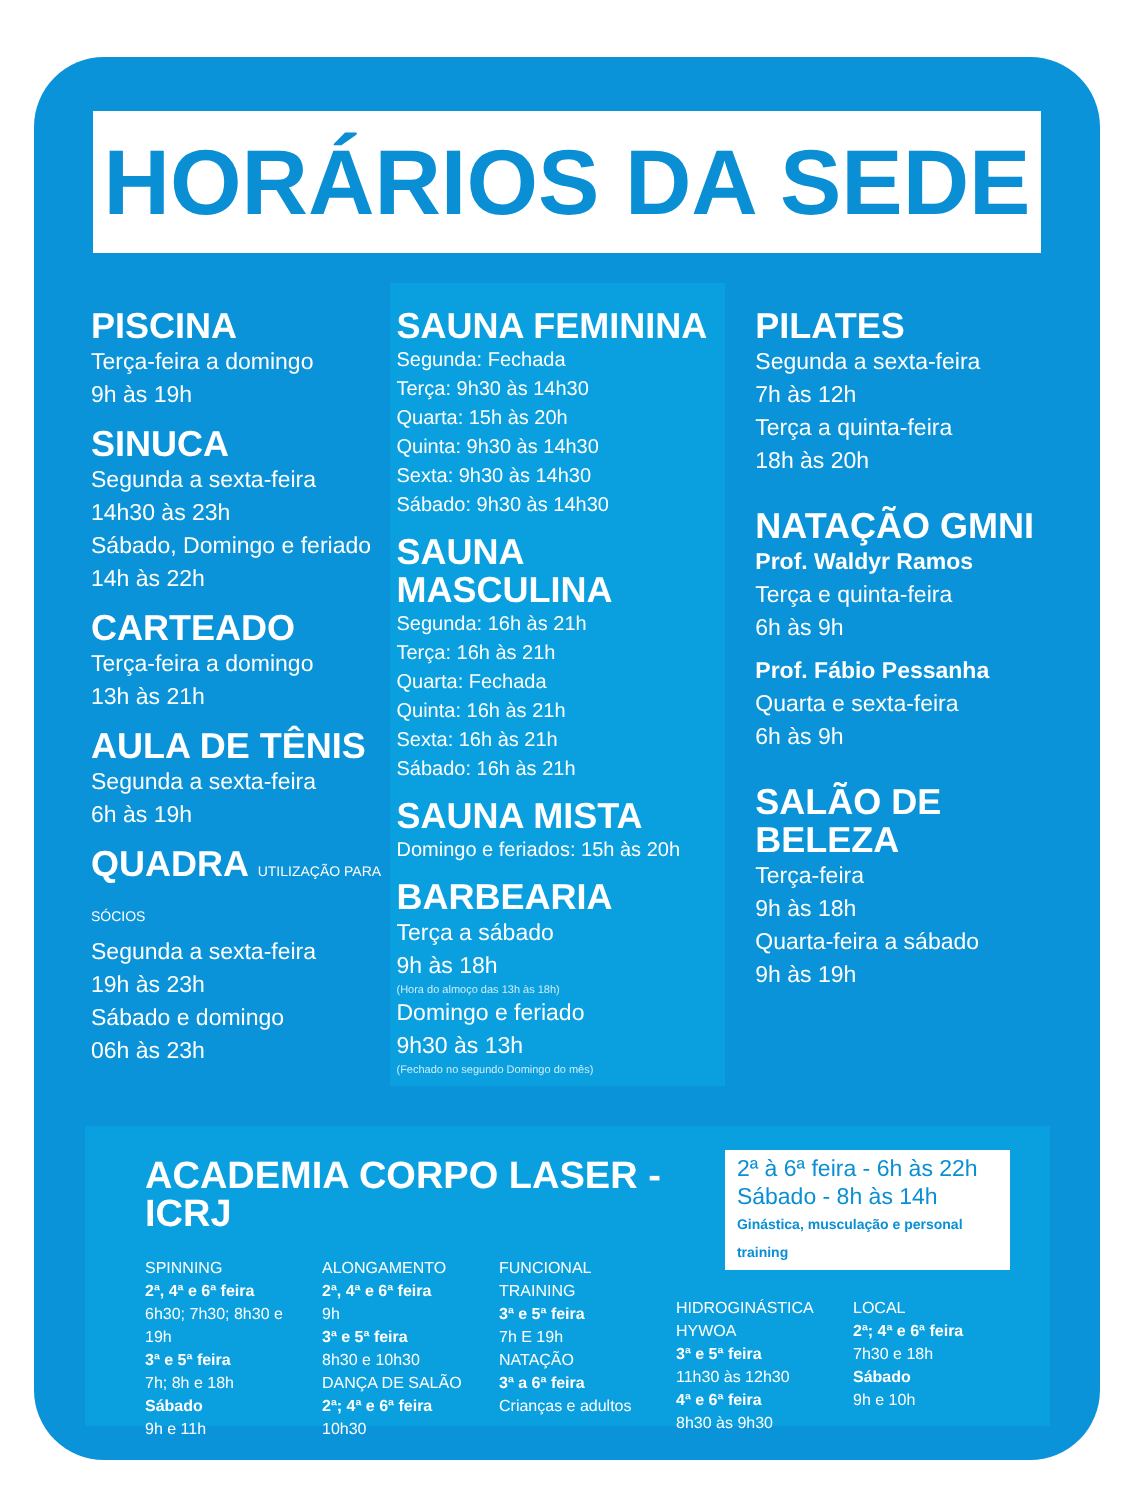HORÁRIOS DA SEDE
PISCINA
Terça-feira a domingo
9h às 19h
SINUCA
Segunda a sexta-feira
14h30 às 23h
Sábado, Domingo e feriado
14h às 22h
CARTEADO
Terça-feira a domingo
13h às 21h
AULA DE TÊNIS
Segunda a sexta-feira
6h às 19h
QUADRA UTILIZAÇÃO PARA SÓCIOS
Segunda a sexta-feira
19h às 23h
Sábado e domingo
06h às 23h
SAUNA FEMININA
Segunda: Fechada
Terça: 9h30 às 14h30
Quarta: 15h às 20h
Quinta: 9h30 às 14h30
Sexta: 9h30 às 14h30
Sábado: 9h30 às 14h30
SAUNA MASCULINA
Segunda: 16h às 21h
Terça: 16h às 21h
Quarta: Fechada
Quinta: 16h às 21h
Sexta: 16h às 21h
Sábado: 16h às 21h
SAUNA MISTA
Domingo e feriados: 15h às 20h
BARBEARIA
Terça a sábado
9h às 18h
(Hora do almoço das 13h às 18h)
Domingo e feriado
9h30 às 13h
(Fechado no segundo Domingo do mês)
PILATES
Segunda a sexta-feira
7h às 12h
Terça a quinta-feira
18h às 20h
NATAÇÃO GMNI
Prof. Waldyr Ramos
Terça e quinta-feira
6h às 9h
Prof. Fábio Pessanha
Quarta e sexta-feira
6h às 9h
SALÃO DE
BELEZA
Terça-feira
9h às 18h
Quarta-feira a sábado
9h às 19h
ACADEMIA CORPO LASER - ICRJ
2ª à 6ª feira - 6h às 22h
Sábado - 8h às 14h
Ginástica, musculação e personal training
SPINNING
2ª, 4ª e 6ª feira
6h30; 7h30; 8h30 e 19h
3ª e 5ª feira
7h; 8h e 18h
Sábado
9h e 11h
ALONGAMENTO
2ª, 4ª e 6ª feira
9h
3ª e 5ª feira
8h30 e 10h30
DANÇA DE SALÃO
2ª; 4ª e 6ª feira
10h30
FUNCIONAL TRAINING
3ª e 5ª feira
7h E 19h
NATAÇÃO
3ª a 6ª feira
Crianças e adultos
HIDROGINÁSTICA HYWOA
3ª e 5ª feira
11h30 às 12h30
4ª e 6ª feira
8h30 às 9h30
LOCAL
2ª; 4ª e 6ª feira
7h30 e 18h
Sábado
9h e 10h